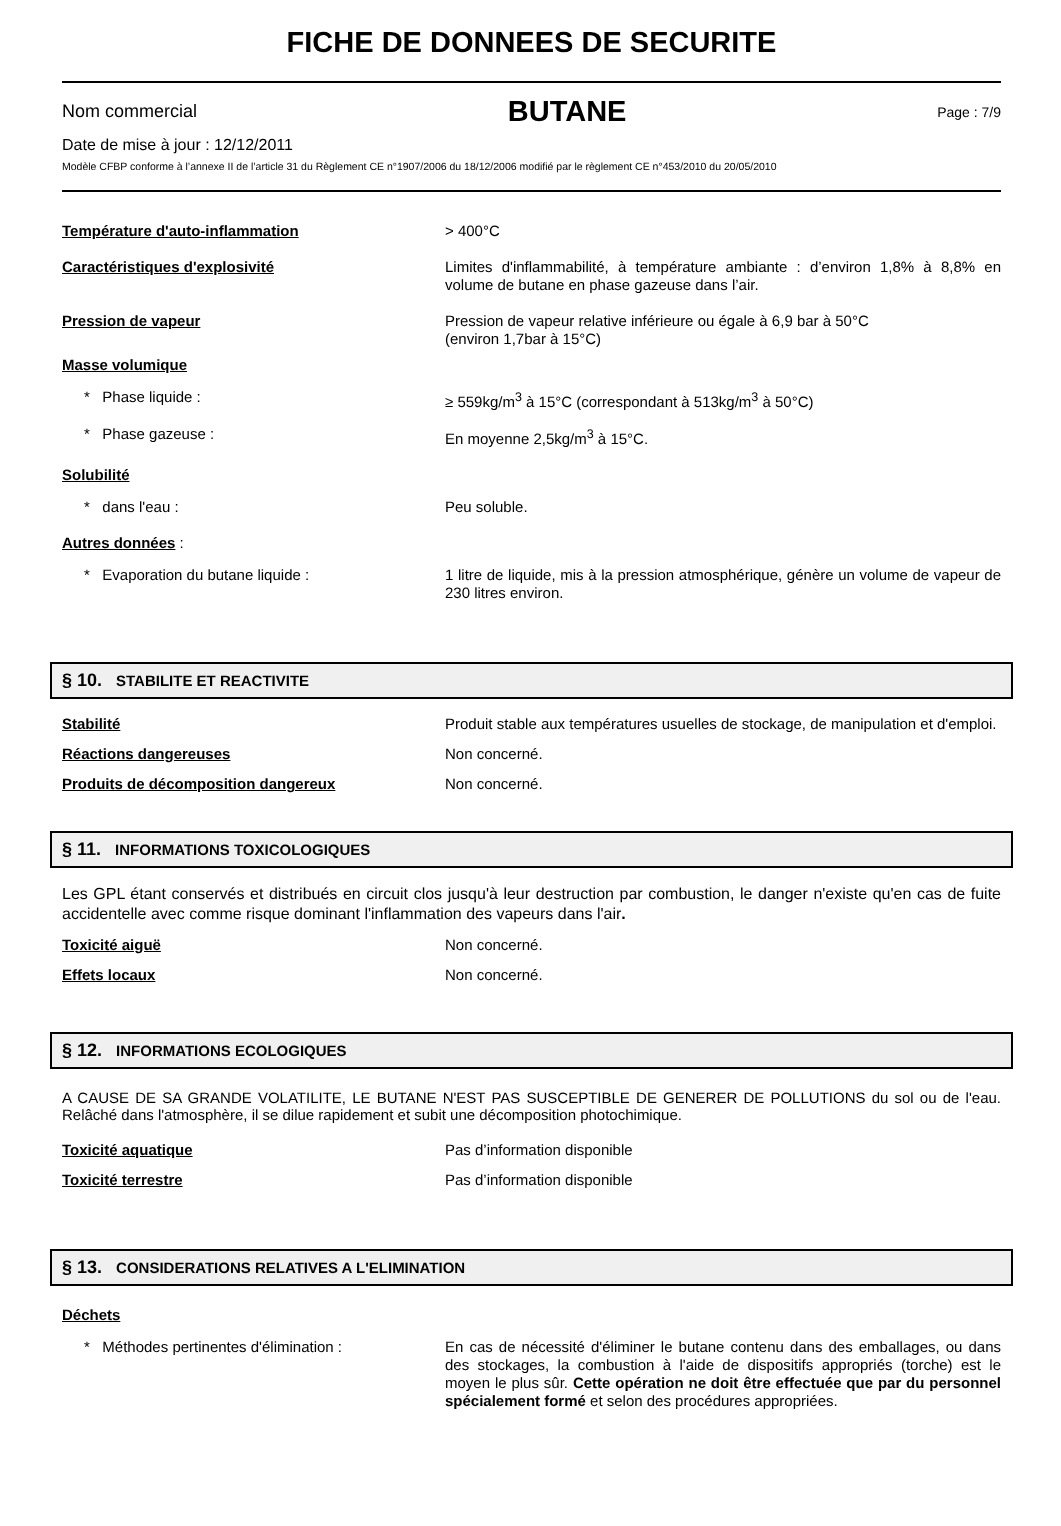FICHE DE DONNEES DE SECURITE
Nom commercial BUTANE Page : 7/9
Date de mise à jour : 12/12/2011
Modèle CFBP conforme à l’annexe II de l’article 31 du Règlement CE n°1907/2006 du 18/12/2006 modifié par le règlement CE n°453/2010 du 20/05/2010
Température d'auto-inflammation > 400°C
Caractéristiques d'explosivité Limites d'inflammabilité, à température ambiante : d’environ 1,8% à 8,8% en volume de butane en phase gazeuse dans l’air.
Pression de vapeur Pression de vapeur relative inférieure ou égale à 6,9 bar à 50°C
(environ 1,7bar à 15°C)
Masse volumique
* Phase liquide : ≥ 559kg/m<sup>3</sup> à 15°C (correspondant à 513kg/m<sup>3</sup> à 50°C)
* Phase gazeuse : En moyenne 2,5kg/m<sup>3</sup> à 15°C.
Solubilité
* dans l'eau : Peu soluble.
Autres données :
* Evaporation du butane liquide : 1 litre de liquide, mis à la pression atmosphérique, génère un volume de vapeur de 230 litres environ.
§ 10. STABILITE ET REACTIVITE
Stabilité Produit stable aux températures usuelles de stockage, de manipulation et d'emploi.
Réactions dangereuses Non concerné.
Produits de décomposition dangereux Non concerné.
§ 11. INFORMATIONS TOXICOLOGIQUES
Les GPL étant conservés et distribués en circuit clos jusqu'à leur destruction par combustion, le danger n'existe qu'en cas de fuite accidentelle avec comme risque dominant l'inflammation des vapeurs dans l'air.
Toxicité aiguë Non concerné.
Effets locaux Non concerné.
§ 12. INFORMATIONS ECOLOGIQUES
A CAUSE DE SA GRANDE VOLATILITE, LE BUTANE N'EST PAS SUSCEPTIBLE DE GENERER DE POLLUTIONS du sol ou de l'eau. Relâché dans l'atmosphère, il se dilue rapidement et subit une décomposition photochimique.
Toxicité aquatique Pas d’information disponible
Toxicité terrestre Pas d’information disponible
§ 13. CONSIDERATIONS RELATIVES A L'ELIMINATION
Déchets
* Méthodes pertinentes d'élimination : En cas de nécessité d'éliminer le butane contenu dans des emballages, ou dans des stockages, la combustion à l'aide de dispositifs appropriés (torche) est le moyen le plus sûr. Cette opération ne doit être effectuée que par du personnel spécialement formé et selon des procédures appropriées.